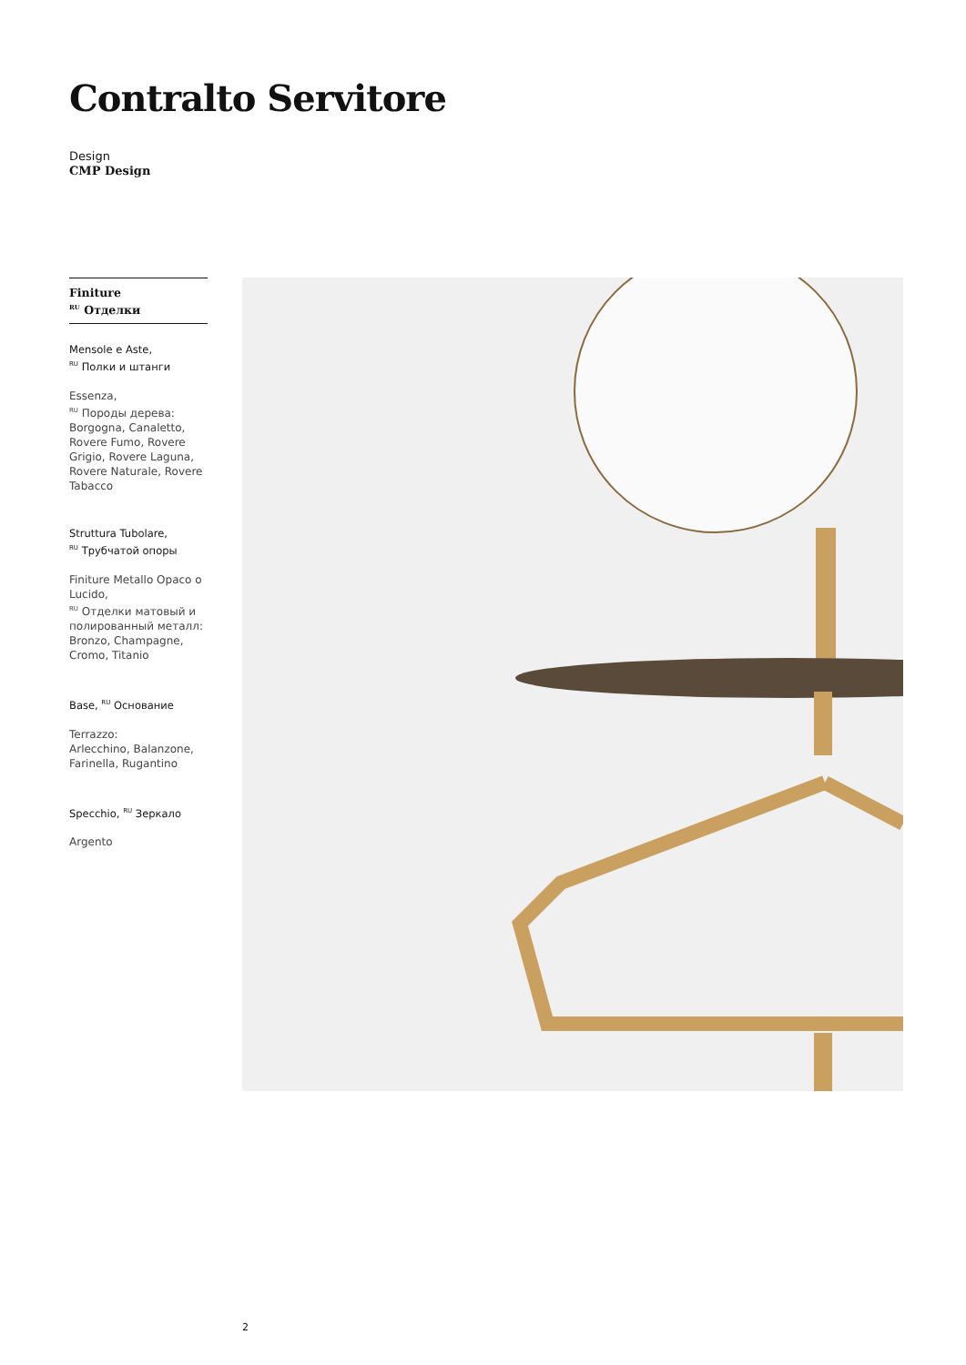Contralto Servitore
Design
CMP Design
Finiture
<sup>RU</sup> Отделки
Mensole e Aste,
<sup>RU</sup> Полки и штанги
Essenza,
<sup>RU</sup> Породы дерева: Borgogna, Canaletto, Rovere Fumo, Rovere Grigio, Rovere Laguna, Rovere Naturale, Rovere Tabacco
Struttura Tubolare,
<sup>RU</sup> Трубчатой опоры
Finiture Metallo Opaco o Lucido,
<sup>RU</sup> Отделки матовый и полированный металл: Bronzo, Champagne, Cromo, Titanio
Base, <sup>RU</sup> Основание
Terrazzo:
Arlecchino, Balanzone, Farinella, Rugantino
Specchio, <sup>RU</sup> Зеркало
Argento
2